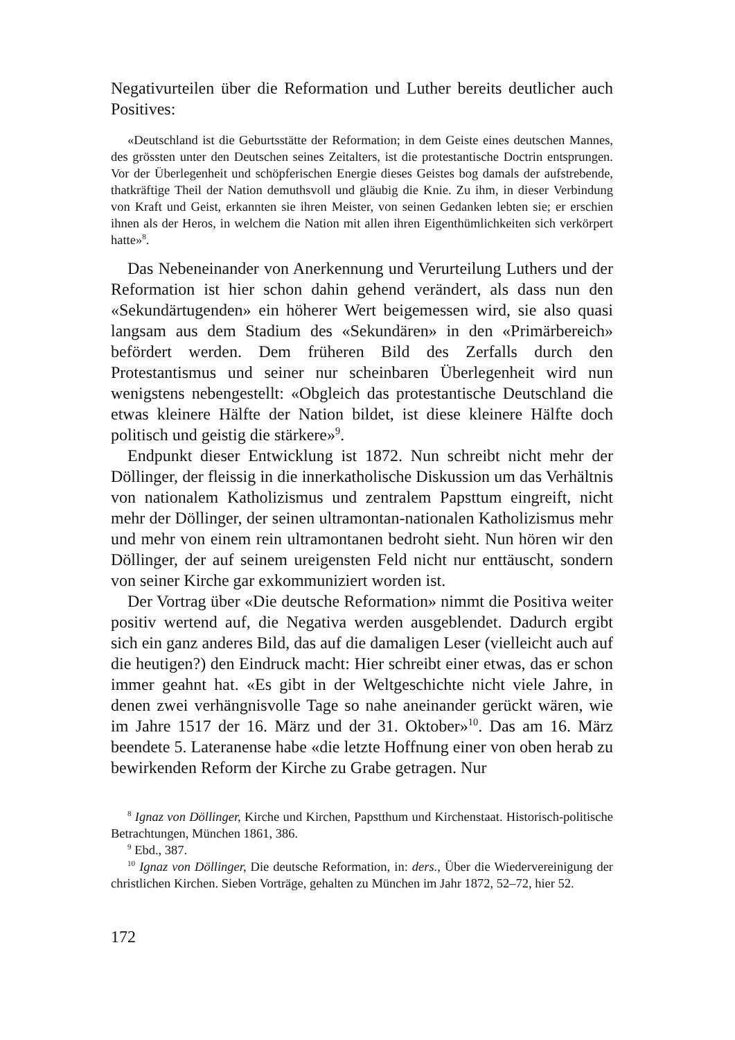Negativurteilen über die Reformation und Luther bereits deutlicher auch Positives:
«Deutschland ist die Geburtsstätte der Reformation; in dem Geiste eines deutschen Mannes, des grössten unter den Deutschen seines Zeitalters, ist die protestantische Doctrin entsprungen. Vor der Überlegenheit und schöpferischen Energie dieses Geistes bog damals der aufstrebende, thatkräftige Theil der Nation demuthsvoll und gläubig die Knie. Zu ihm, in dieser Verbindung von Kraft und Geist, erkannten sie ihren Meister, von seinen Gedanken lebten sie; er erschien ihnen als der Heros, in welchem die Nation mit allen ihren Eigenthümlichkeiten sich verkörpert hatte»<sup>8</sup>.
Das Nebeneinander von Anerkennung und Verurteilung Luthers und der Reformation ist hier schon dahin gehend verändert, als dass nun den «Sekundärtugenden» ein höherer Wert beigemessen wird, sie also quasi langsam aus dem Stadium des «Sekundären» in den «Primärbereich» befördert werden. Dem früheren Bild des Zerfalls durch den Protestantismus und seiner nur scheinbaren Überlegenheit wird nun wenigstens nebengestellt: «Obgleich das protestantische Deutschland die etwas kleinere Hälfte der Nation bildet, ist diese kleinere Hälfte doch politisch und geistig die stärkere»<sup>9</sup>.
Endpunkt dieser Entwicklung ist 1872. Nun schreibt nicht mehr der Döllinger, der fleissig in die innerkatholische Diskussion um das Verhältnis von nationalem Katholizismus und zentralem Papsttum eingreift, nicht mehr der Döllinger, der seinen ultramontan-nationalen Katholizismus mehr und mehr von einem rein ultramontanen bedroht sieht. Nun hören wir den Döllinger, der auf seinem ureigensten Feld nicht nur enttäuscht, sondern von seiner Kirche gar exkommuniziert worden ist.
Der Vortrag über «Die deutsche Reformation» nimmt die Positiva weiter positiv wertend auf, die Negativa werden ausgeblendet. Dadurch ergibt sich ein ganz anderes Bild, das auf die damaligen Leser (vielleicht auch auf die heutigen?) den Eindruck macht: Hier schreibt einer etwas, das er schon immer geahnt hat. «Es gibt in der Weltgeschichte nicht viele Jahre, in denen zwei verhängnisvolle Tage so nahe aneinander gerückt wären, wie im Jahre 1517 der 16. März und der 31. Oktober»<sup>10</sup>. Das am 16. März beendete 5. Lateranense habe «die letzte Hoffnung einer von oben herab zu bewirkenden Reform der Kirche zu Grabe getragen. Nur
<sup>8</sup> Ignaz von Döllinger, Kirche und Kirchen, Papstthum und Kirchenstaat. Historisch-politische Betrachtungen, München 1861, 386.
<sup>9</sup> Ebd., 387.
<sup>10</sup> Ignaz von Döllinger, Die deutsche Reformation, in: ders., Über die Wiedervereinigung der christlichen Kirchen. Sieben Vorträge, gehalten zu München im Jahr 1872, 52–72, hier 52.
172